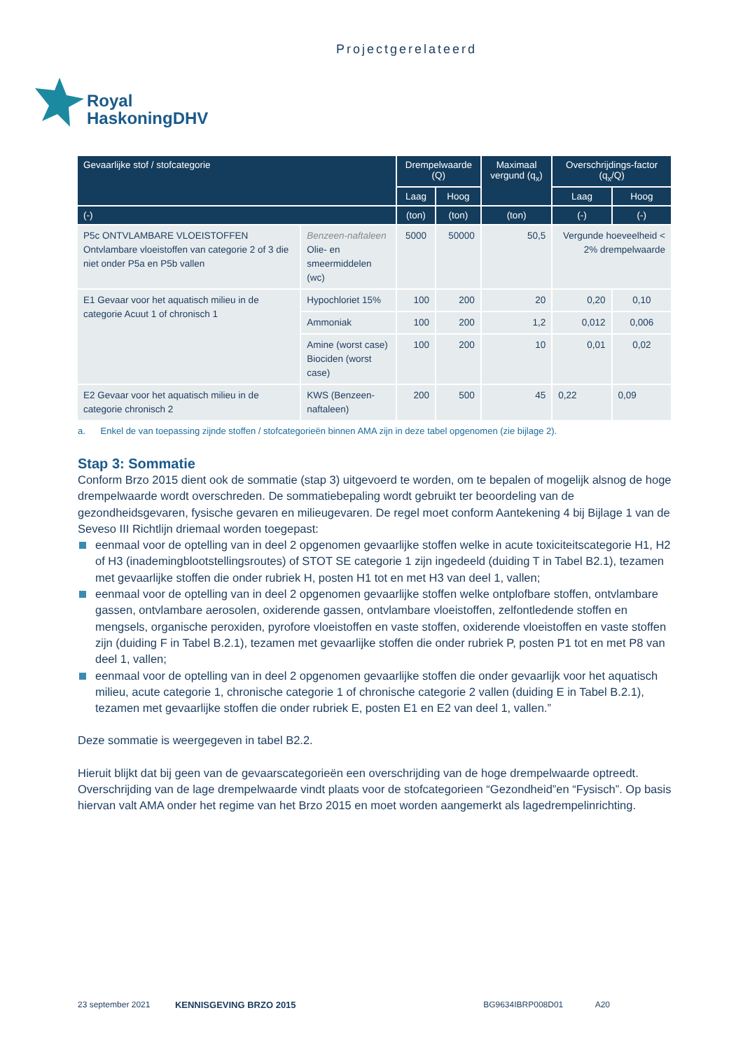Projectgerelateerd
Royal
HaskoningDHV
| Gevaarlijke stof / stofcategorie | | Drempelwaarde (Q) | | Maximaal vergund (q<sub>x</sub>) | Overschrijdings-factor (q<sub>x</sub>/Q) | |
| --- | --- | --- | --- | --- | --- | --- |
| | | Laag | Hoog | | Laag | Hoog |
| (-) | | (ton) | (ton) | (ton) | (-) | (-) |
| P5c ONTVLAMBARE VLOEISTOFFEN Ontvlambare vloeistoffen van categorie 2 of 3 die niet onder P5a en P5b vallen | Benzeen-naftaleen Olie- en smeermiddelen (wc) | 5000 | 50000 | 50,5 | Vergunde hoeveelheid < 2% drempelwaarde | |
| E1 Gevaar voor het aquatisch milieu in de categorie Acuut 1 of chronisch 1 | Hypochloriet 15% | 100 | 200 | 20 | 0,20 | 0,10 |
| | Ammoniak | 100 | 200 | 1,2 | 0,012 | 0,006 |
| | Amine (worst case) Biociden (worst case) | 100 | 200 | 10 | 0,01 | 0,02 |
| E2 Gevaar voor het aquatisch milieu in de categorie chronisch 2 | KWS (Benzeen-naftaleen) | 200 | 500 | 45 | 0,22 | 0,09 |
a. Enkel de van toepassing zijnde stoffen / stofcategorieën binnen AMA zijn in deze tabel opgenomen (zie bijlage 2).
Stap 3: Sommatie
Conform Brzo 2015 dient ook de sommatie (stap 3) uitgevoerd te worden, om te bepalen of mogelijk alsnog de hoge drempelwaarde wordt overschreden. De sommatiebepaling wordt gebruikt ter beoordeling van de gezondheidsgevaren, fysische gevaren en milieugevaren. De regel moet conform Aantekening 4 bij Bijlage 1 van de Seveso III Richtlijn driemaal worden toegepast:
eenmaal voor de optelling van in deel 2 opgenomen gevaarlijke stoffen welke in acute toxiciteitscategorie H1, H2 of H3 (inademingblootstellingsroutes) of STOT SE categorie 1 zijn ingedeeld (duiding T in Tabel B2.1), tezamen met gevaarlijke stoffen die onder rubriek H, posten H1 tot en met H3 van deel 1, vallen;
eenmaal voor de optelling van in deel 2 opgenomen gevaarlijke stoffen welke ontplofbare stoffen, ontvlambare gassen, ontvlambare aerosolen, oxiderende gassen, ontvlambare vloeistoffen, zelfontledende stoffen en mengsels, organische peroxiden, pyrofore vloeistoffen en vaste stoffen, oxiderende vloeistoffen en vaste stoffen zijn (duiding F in Tabel B.2.1), tezamen met gevaarlijke stoffen die onder rubriek P, posten P1 tot en met P8 van deel 1, vallen;
eenmaal voor de optelling van in deel 2 opgenomen gevaarlijke stoffen die onder gevaarlijk voor het aquatisch milieu, acute categorie 1, chronische categorie 1 of chronische categorie 2 vallen (duiding E in Tabel B.2.1), tezamen met gevaarlijke stoffen die onder rubriek E, posten E1 en E2 van deel 1, vallen.”
Deze sommatie is weergegeven in tabel B2.2.
Hieruit blijkt dat bij geen van de gevaarscategorieën een overschrijding van de hoge drempelwaarde optreedt. Overschrijding van de lage drempelwaarde vindt plaats voor de stofcategorieen “Gezondheid”en “Fysisch”. Op basis hiervan valt AMA onder het regime van het Brzo 2015 en moet worden aangemerkt als lagedrempelinrichting.
23 september 2021 KENNISGEVING BRZO 2015 BG9634IBRP008D01 A20